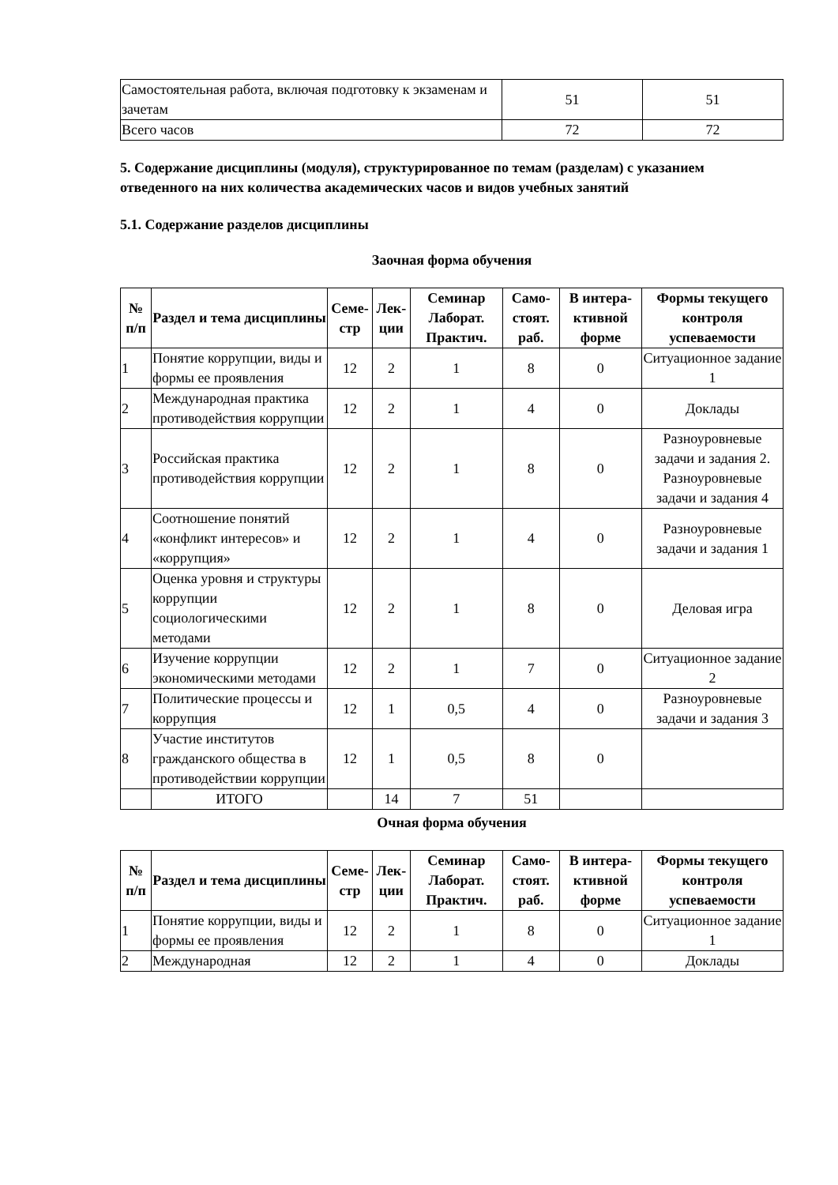| Самостоятельная работа, включая подготовку к экзаменам и зачетам | 51 | 51 |
| Всего часов | 72 | 72 |
5. Содержание дисциплины (модуля), структурированное по темам (разделам) с указанием отведенного на них количества академических часов и видов учебных занятий
5.1. Содержание разделов дисциплины
Заочная форма обучения
| № п/п | Раздел и тема дисциплины | Семе-стр | Лек-ции | Семинар Лаборат. Практич. | Само-стоят. раб. | В интера-ктивной форме | Формы текущего контроля успеваемости |
| --- | --- | --- | --- | --- | --- | --- | --- |
| 1 | Понятие коррупции, виды и формы ее проявления | 12 | 2 | 1 | 8 | 0 | Ситуационное задание 1 |
| 2 | Международная практика противодействия коррупции | 12 | 2 | 1 | 4 | 0 | Доклады |
| 3 | Российская практика противодействия коррупции | 12 | 2 | 1 | 8 | 0 | Разноуровневые задачи и задания 2. Разноуровневые задачи и задания 4 |
| 4 | Соотношение понятий «конфликт интересов» и «коррупция» | 12 | 2 | 1 | 4 | 0 | Разноуровневые задачи и задания 1 |
| 5 | Оценка уровня и структуры коррупции социологическими методами | 12 | 2 | 1 | 8 | 0 | Деловая игра |
| 6 | Изучение коррупции экономическими методами | 12 | 2 | 1 | 7 | 0 | Ситуационное задание 2 |
| 7 | Политические процессы и коррупция | 12 | 1 | 0,5 | 4 | 0 | Разноуровневые задачи и задания 3 |
| 8 | Участие институтов гражданского общества в противодействии коррупции | 12 | 1 | 0,5 | 8 | 0 | |
| | ИТОГО | | 14 | 7 | 51 | | |
Очная форма обучения
| № п/п | Раздел и тема дисциплины | Семе-стр | Лек-ции | Семинар Лаборат. Практич. | Само-стоят. раб. | В интера-ктивной форме | Формы текущего контроля успеваемости |
| --- | --- | --- | --- | --- | --- | --- | --- |
| 1 | Понятие коррупции, виды и формы ее проявления | 12 | 2 | 1 | 8 | 0 | Ситуационное задание 1 |
| 2 | Международная | 12 | 2 | 1 | 4 | 0 | Доклады |